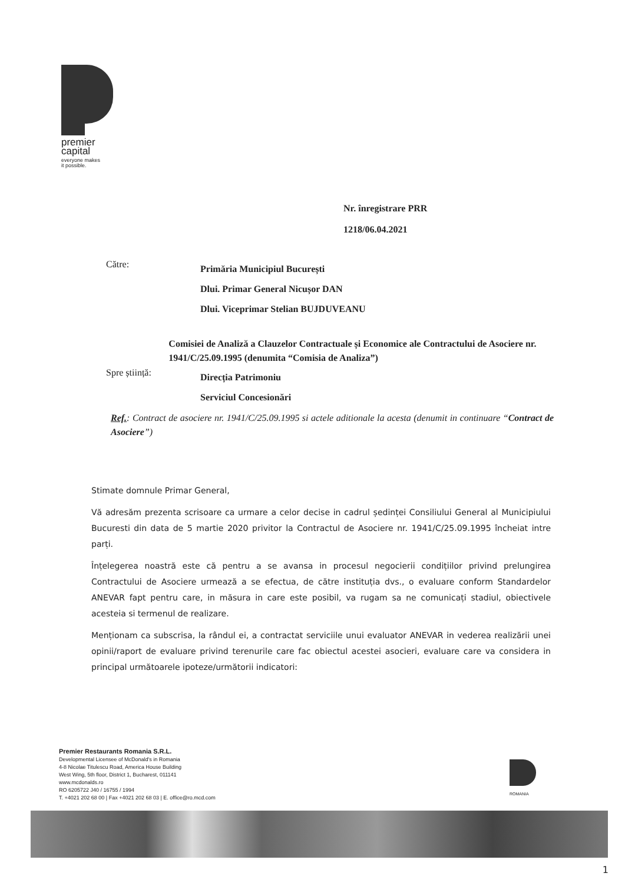premier
capital
everyone makes
it possible.
Nr. înregistrare PRR
1218/06.04.2021
Către:
Primăria Municipiul București
Dlui. Primar General Nicușor DAN
Dlui. Viceprimar Stelian BUJDUVEANU
Comisiei de Analiză a Clauzelor Contractuale și Economice ale Contractului de Asociere nr. 1941/C/25.09.1995 (denumita “Comisia de Analiza”)
Spre știință:
Direcția Patrimoniu
Serviciul Concesionări
Ref.: Contract de asociere nr. 1941/C/25.09.1995 si actele aditionale la acesta (denumit in continuare “Contract de Asociere”)
Stimate domnule Primar General,
Vă adresăm prezenta scrisoare ca urmare a celor decise in cadrul ședinței Consiliului General al Municipiului Bucuresti din data de 5 martie 2020 privitor la Contractul de Asociere nr. 1941/C/25.09.1995 încheiat intre parți.
Înțelegerea noastră este că pentru a se avansa in procesul negocierii condițiilor privind prelungirea Contractului de Asociere urmează a se efectua, de către instituția dvs., o evaluare conform Standardelor ANEVAR fapt pentru care, in măsura in care este posibil, va rugam sa ne comunicați stadiul, obiectivele acesteia si termenul de realizare.
Menționam ca subscrisa, la rândul ei, a contractat serviciile unui evaluator ANEVAR in vederea realizării unei opinii/raport de evaluare privind terenurile care fac obiectul acestei asocieri, evaluare care va considera in principal următoarele ipoteze/următorii indicatori:
Premier Restaurants Romania S.R.L.
Developmental Licensee of McDonald's in Romania
4-8 Nicolae Titulescu Road, America House Building
West Wing, 5th floor, District 1, Bucharest, 011141
www.mcdonalds.ro
RO 6205722 J40 / 16755 / 1994
T. +4021 202 68 00 | Fax +4021 202 68 03 | E. office@ro.mcd.com
ROMANIA
1